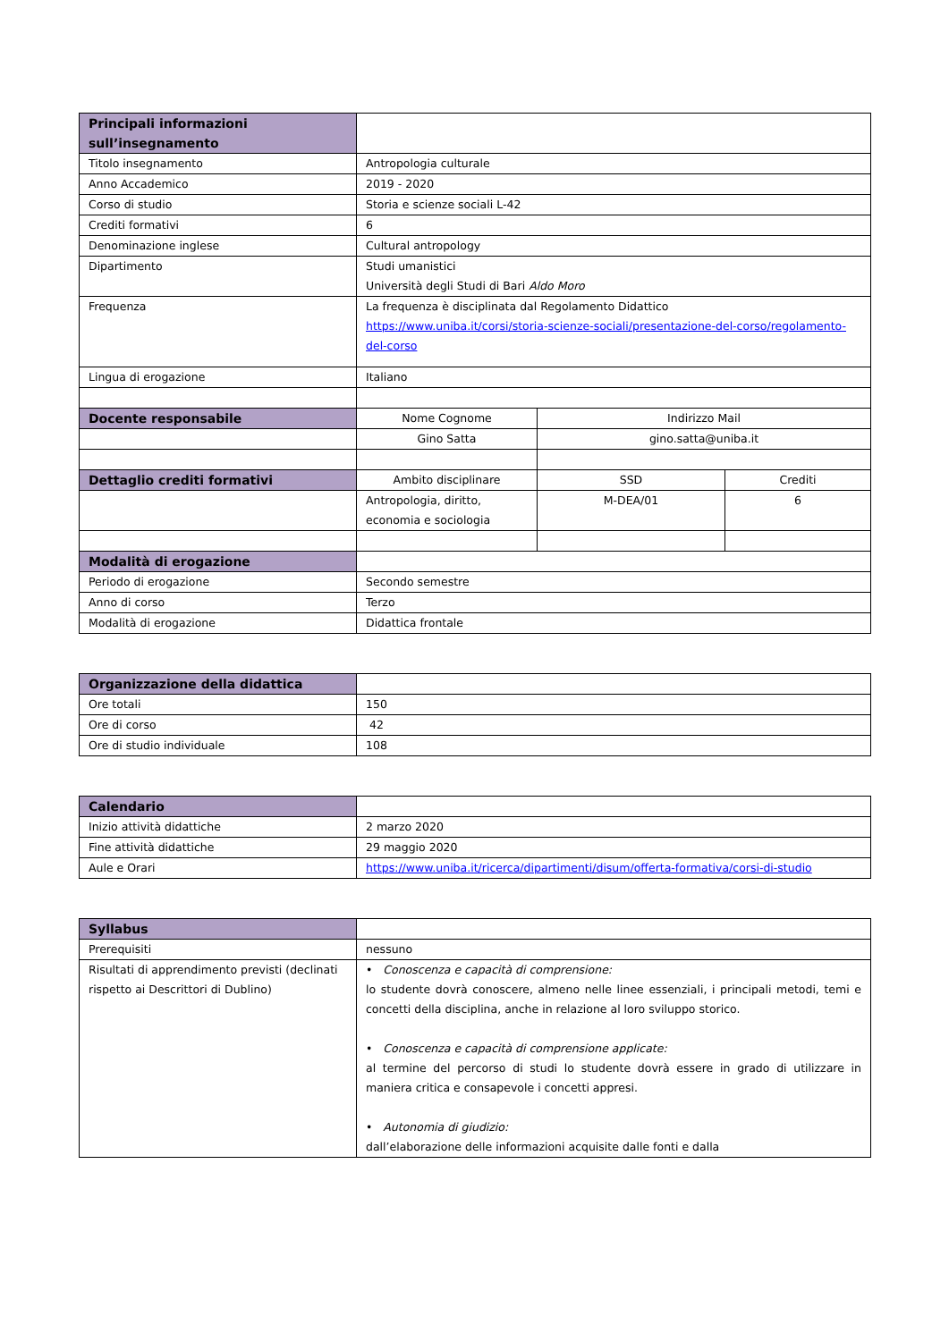| Principali informazioni sull’insegnamento | | | |
| Titolo insegnamento | Antropologia culturale | | |
| Anno Accademico | 2019 - 2020 | | |
| Corso di studio | Storia e scienze sociali L-42 | | |
| Crediti formativi | 6 | | |
| Denominazione inglese | Cultural antropology | | |
| Dipartimento | Studi umanistici Università degli Studi di Bari Aldo Moro | | |
| Frequenza | La frequenza è disciplinata dal Regolamento Didattico https://www.uniba.it/corsi/storia-scienze-sociali/presentazione-del-corso/regolamento-del-corso | | |
| Lingua di erogazione | Italiano | | |
| Docente responsabile | Nome Cognome | Indirizzo Mail | |
| | Gino Satta | gino.satta@uniba.it | |
| Dettaglio crediti formativi | Ambito disciplinare | SSD | Crediti |
| | Antropologia, diritto, economia e sociologia | M-DEA/01 | 6 |
| Modalità di erogazione | | | |
| Periodo di erogazione | Secondo semestre | | |
| Anno di corso | Terzo | | |
| Modalità di erogazione | Didattica frontale | | |
| Organizzazione della didattica | |
| Ore totali | 150 |
| Ore di corso | 42 |
| Ore di studio individuale | 108 |
| Calendario | |
| Inizio attività didattiche | 2 marzo 2020 |
| Fine attività didattiche | 29 maggio 2020 |
| Aule e Orari | https://www.uniba.it/ricerca/dipartimenti/disum/offerta-formativa/corsi-di-studio |
| Syllabus | |
| Prerequisiti | nessuno |
| Risultati di apprendimento previsti (declinati rispetto ai Descrittori di Dublino) | • Conoscenza e capacità di comprensione: lo studente dovrà conoscere, almeno nelle linee essenziali, i principali metodi, temi e concetti della disciplina, anche in relazione al loro sviluppo storico. • Conoscenza e capacità di comprensione applicate: al termine del percorso di studi lo studente dovrà essere in grado di utilizzare in maniera critica e consapevole i concetti appresi. • Autonomia di giudizio: dall’elaborazione delle informazioni acquisite dalle fonti e dalla |